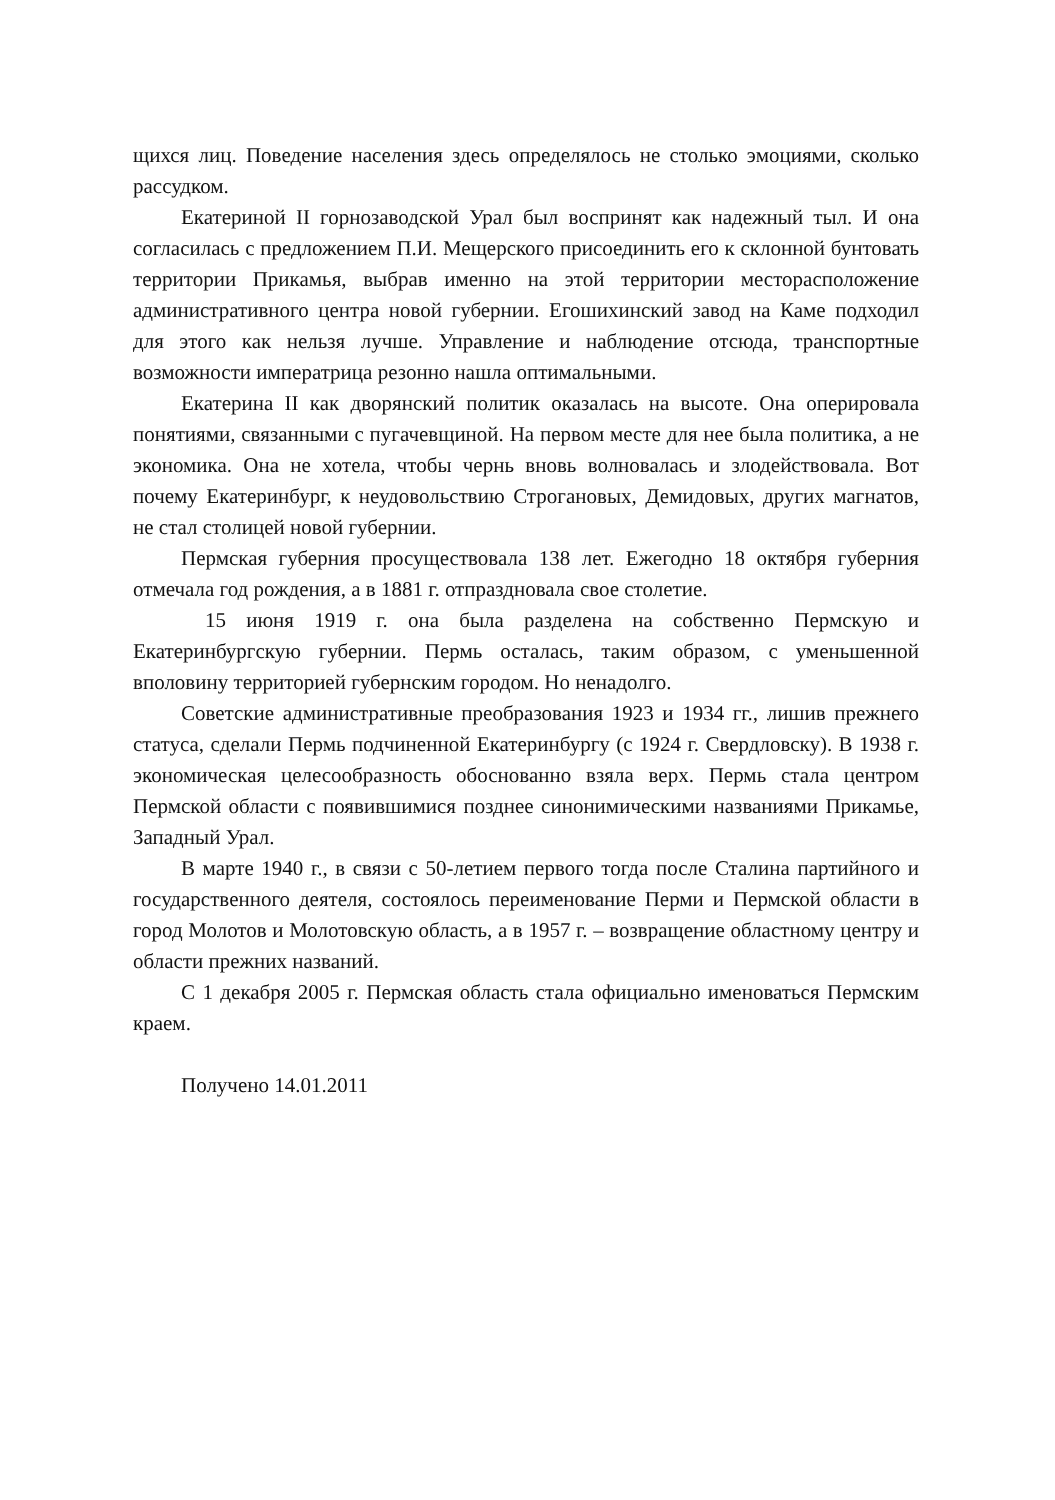щихся лиц. Поведение населения здесь определялось не столько эмоциями, сколько рассудком.
Екатериной II горнозаводской Урал был воспринят как надежный тыл. И она согласилась с предложением П.И. Мещерского присоединить его к склонной бунтовать территории Прикамья, выбрав именно на этой территории месторасположение административного центра новой губернии. Егошихинский завод на Каме подходил для этого как нельзя лучше. Управление и наблюдение отсюда, транспортные возможности императрица резонно нашла оптимальными.
Екатерина II как дворянский политик оказалась на высоте. Она оперировала понятиями, связанными с пугачевщиной. На первом месте для нее была политика, а не экономика. Она не хотела, чтобы чернь вновь волновалась и злодействовала. Вот почему Екатеринбург, к неудовольствию Строгановых, Демидовых, других магнатов, не стал столицей новой губернии.
Пермская губерния просуществовала 138 лет. Ежегодно 18 октября губерния отмечала год рождения, а в 1881 г. отпраздновала свое столетие.
15 июня 1919 г. она была разделена на собственно Пермскую и Екатеринбургскую губернии. Пермь осталась, таким образом, с уменьшенной вполовину территорией губернским городом. Но ненадолго.
Советские административные преобразования 1923 и 1934 гг., лишив прежнего статуса, сделали Пермь подчиненной Екатеринбургу (с 1924 г. Свердловску). В 1938 г. экономическая целесообразность обоснованно взяла верх. Пермь стала центром Пермской области с появившимися позднее синонимическими названиями Прикамье, Западный Урал.
В марте 1940 г., в связи с 50-летием первого тогда после Сталина партийного и государственного деятеля, состоялось переименование Перми и Пермской области в город Молотов и Молотовскую область, а в 1957 г. – возвращение областному центру и области прежних названий.
С 1 декабря 2005 г. Пермская область стала официально именоваться Пермским краем.
Получено 14.01.2011